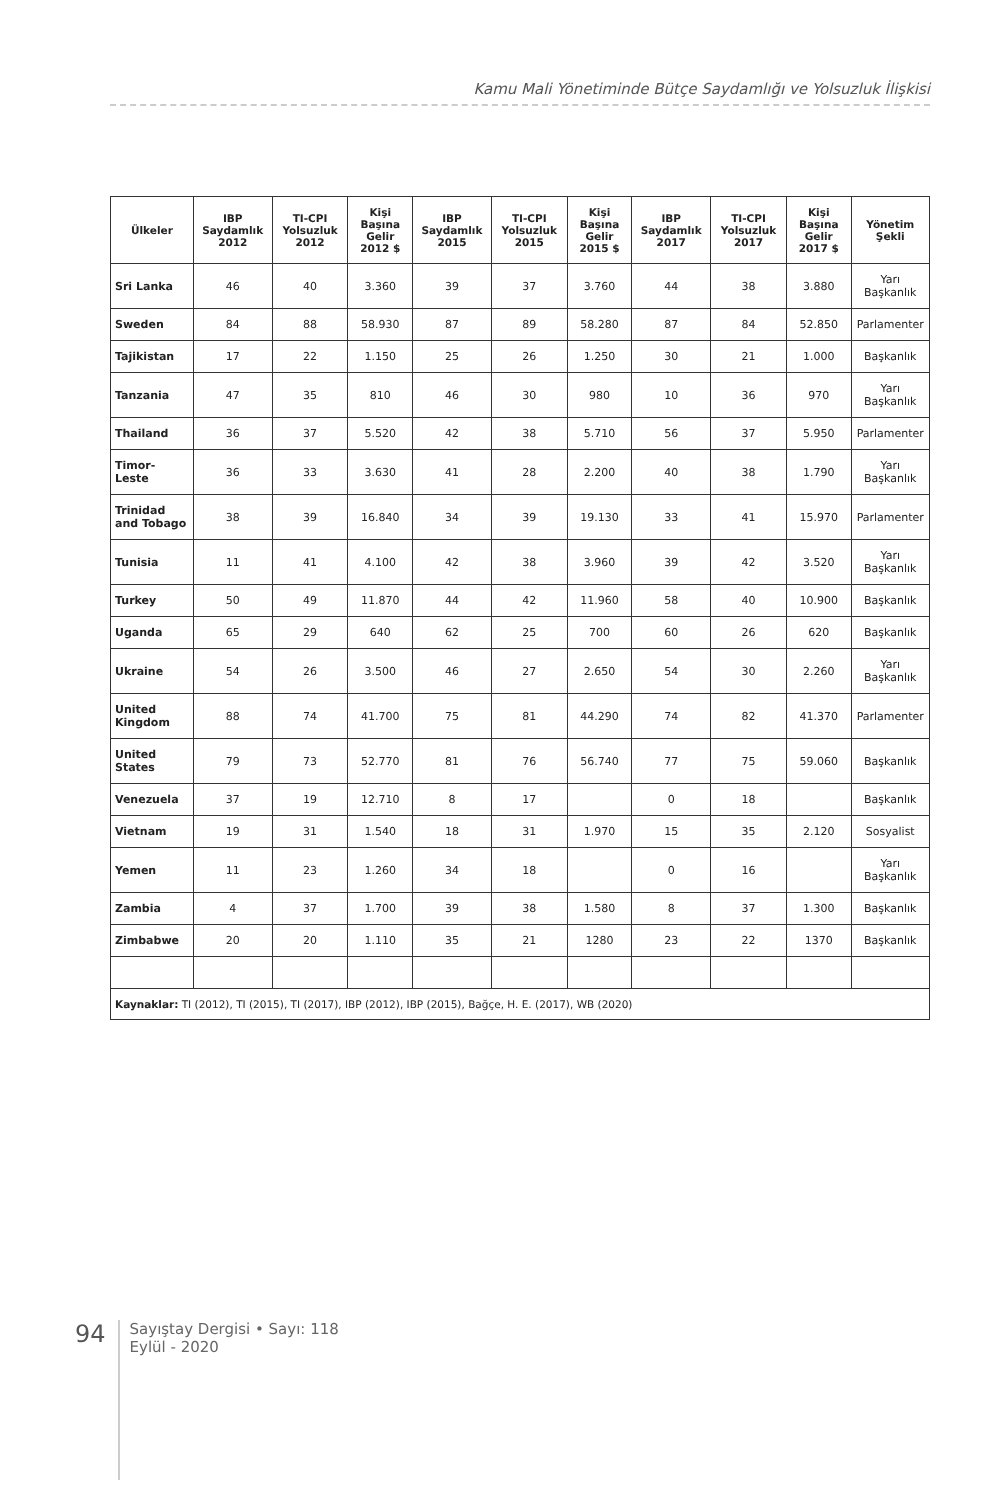Kamu Mali Yönetiminde Bütçe Saydamlığı ve Yolsuzluk İlişkisi
| Ülkeler | IBP Saydamlık 2012 | TI-CPI Yolsuzluk 2012 | Kişi Başına Gelir 2012 $ | IBP Saydamlık 2015 | TI-CPI Yolsuzluk 2015 | Kişi Başına Gelir 2015 $ | IBP Saydamlık 2017 | TI-CPI Yolsuzluk 2017 | Kişi Başına Gelir 2017 $ | Yönetim Şekli |
| --- | --- | --- | --- | --- | --- | --- | --- | --- | --- | --- |
| Sri Lanka | 46 | 40 | 3.360 | 39 | 37 | 3.760 | 44 | 38 | 3.880 | Yarı Başkanlık |
| Sweden | 84 | 88 | 58.930 | 87 | 89 | 58.280 | 87 | 84 | 52.850 | Parlamenter |
| Tajikistan | 17 | 22 | 1.150 | 25 | 26 | 1.250 | 30 | 21 | 1.000 | Başkanlık |
| Tanzania | 47 | 35 | 810 | 46 | 30 | 980 | 10 | 36 | 970 | Yarı Başkanlık |
| Thailand | 36 | 37 | 5.520 | 42 | 38 | 5.710 | 56 | 37 | 5.950 | Parlamenter |
| Timor-Leste | 36 | 33 | 3.630 | 41 | 28 | 2.200 | 40 | 38 | 1.790 | Yarı Başkanlık |
| Trinidad and Tobago | 38 | 39 | 16.840 | 34 | 39 | 19.130 | 33 | 41 | 15.970 | Parlamenter |
| Tunisia | 11 | 41 | 4.100 | 42 | 38 | 3.960 | 39 | 42 | 3.520 | Yarı Başkanlık |
| Turkey | 50 | 49 | 11.870 | 44 | 42 | 11.960 | 58 | 40 | 10.900 | Başkanlık |
| Uganda | 65 | 29 | 640 | 62 | 25 | 700 | 60 | 26 | 620 | Başkanlık |
| Ukraine | 54 | 26 | 3.500 | 46 | 27 | 2.650 | 54 | 30 | 2.260 | Yarı Başkanlık |
| United Kingdom | 88 | 74 | 41.700 | 75 | 81 | 44.290 | 74 | 82 | 41.370 | Parlamenter |
| United States | 79 | 73 | 52.770 | 81 | 76 | 56.740 | 77 | 75 | 59.060 | Başkanlık |
| Venezuela | 37 | 19 | 12.710 | 8 | 17 | | 0 | 18 | | Başkanlık |
| Vietnam | 19 | 31 | 1.540 | 18 | 31 | 1.970 | 15 | 35 | 2.120 | Sosyalist |
| Yemen | 11 | 23 | 1.260 | 34 | 18 | | 0 | 16 | | Yarı Başkanlık |
| Zambia | 4 | 37 | 1.700 | 39 | 38 | 1.580 | 8 | 37 | 1.300 | Başkanlık |
| Zimbabwe | 20 | 20 | 1.110 | 35 | 21 | 1280 | 23 | 22 | 1370 | Başkanlık |
| Kaynaklar: TI (2012), TI (2015), TI (2017), IBP (2012), IBP (2015), Bağçe, H. E. (2017), WB (2020) | | | | | | | | | | |
94
Sayıştay Dergisi • Sayı: 118
Eylül - 2020